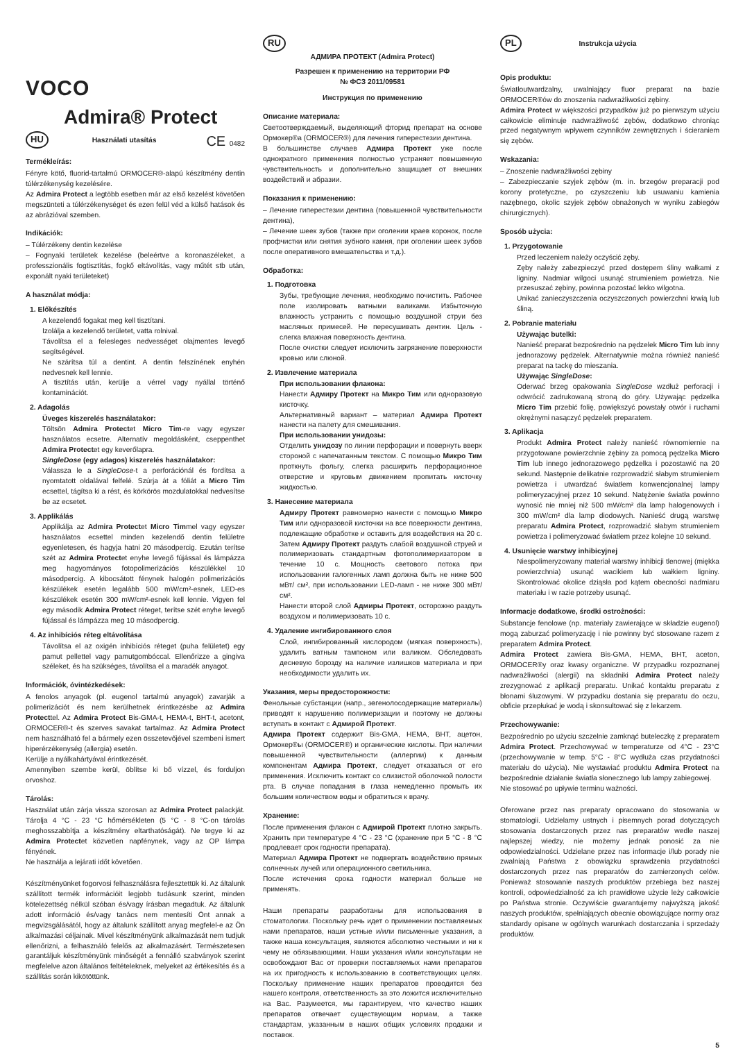VOCO
Admira® Protect
HU Használati utasítás CE 0482
Termékleírás:
Fényre kötő, fluorid-tartalmú ORMOCER®-alapú készítmény dentin túlérzékenység kezelésére.
Az Admira Protect a legtöbb esetben már az első kezelést követően megszünteti a túlérzékenységet és ezen felül véd a külső hatások és az abrázióval szemben.
Indikációk:
– Túlérzékeny dentin kezelése
– Fognyaki területek kezelése (beleértve a koronaszéleket, a professzionális fogtisztítás, fogkő eltávolítás, vagy műtét stb után, exponált nyaki területeket)
A használat módja:
1. Előkészítés
A kezelendő fogakat meg kell tisztítani.
Izolálja a kezelendő területet, vatta rolnival.
Távolítsa el a felesleges nedvességet olajmentes levegő segítségével.
Ne szárítsa túl a dentint. A dentin felszínének enyhén nedvesnek kell lennie.
A tisztítás után, kerülje a vérrel vagy nyállal történő kontaminációt.
2. Adagolás
Üveges kiszerelés használatakor:
Töltsön Admira Protectet Micro Tim-re vagy egyszer használatos ecsetre. Alternatív megoldásként, cseppenthet Admira Protectet egy keverőlapra.
SingleDose (egy adagos) kiszerelés használatakor:
Válassza le a SingleDose-t a perforációnál és fordítsa a nyomtatott oldalával felfelé. Szúrja át a fóliát a Micro Tim ecsettel, tágítsa ki a rést, és körkörös mozdulatokkal nedvesítse be az ecsetet.
3. Applikálás
Applikálja az Admira Protectet Micro Timmel vagy egyszer használatos ecsettel minden kezelendő dentin felületre egyenletesen, és hagyja hatni 20 másodpercig. Ezután terítse szét az Admira Protectet enyhe levegő fújással és lámpázza meg hagyományos fotopolimerizációs készülékkel 10 másodpercig. A kibocsátott fénynek halogén polimerizációs készülékek esetén legalább 500 mW/cm²-esnek, LED-es készülékek esetén 300 mW/cm²-esnek kell lennie. Vigyen fel egy második Admira Protect réteget, terítse szét enyhe levegő fújással és lámpázza meg 10 másodpercig.
4. Az inhibíciós réteg eltávolítása
Távolítsa el az oxigén inhibíciós réteget (puha felületet) egy pamut pellettel vagy pamutgombóccal. Ellenőrizze a gingiva széleket, és ha szükséges, távolítsa el a maradék anyagot.
Információk, óvintézkedések:
A fenolos anyagok (pl. eugenol tartalmú anyagok) zavarják a polimerizációt és nem kerülhetnek érintkezésbe az Admira Protecttel. Az Admira Protect Bis-GMA-t, HEMA-t, BHT-t, acetont, ORMOCER®-t és szerves savakat tartalmaz. Az Admira Protect nem használható fel a bármely ezen összetevőjével szembeni ismert hiperérzékenység (allergia) esetén.
Kerülje a nyálkahártyával érintkezését.
Amennyiben szembe kerül, öblítse ki bő vízzel, és forduljon orvoshoz.
Tárolás:
Használat után zárja vissza szorosan az Admira Protect palackját. Tárolja 4 °C - 23 °C hőmérsékleten (5 °C - 8 °C-on tárolás meghosszabbítja a készítmény eltarthatóságát). Ne tegye ki az Admira Protectet közvetlen napfénynek, vagy az OP lámpa fényének.
Ne használja a lejárati időt követően.
Készítményünket fogorvosi felhasználásra fejlesztettük ki. Az általunk szállított termék információit legjobb tudásunk szerint, minden kötelezettség nélkül szóban és/vagy írásban megadtuk. Az általunk adott információ és/vagy tanács nem mentesíti Önt annak a megvizsgálásától, hogy az általunk szállított anyag megfelel-e az Ön alkalmazási céljainak. Mivel készítményünk alkalmazását nem tudjuk ellenőrizni, a felhasználó felelős az alkalmazásért. Természetesen garantáljuk készítményünk minőségét a fennálló szabványok szerint megfelelve azon általános feltételeknek, melyeket az értékesítés és a szállítás során kikötöttünk.
RU
АДМИРА ПРОТЕКТ (Admira Protect)
Разрешен к применению на территории РФ
№ ФСЗ 2011/09581
Инструкция по применению
Описание материала:
Светоотверждаемый, выделяющий фторид препарат на основе Ормокер®а (ORMOCER®) для лечения гиперестезии дентина.
В большинстве случаев Адмира Протект уже после однократного применения полностью устраняет повышенную чувствительность и дополнительно защищает от внешних воздействий и абразии.
Показания к применению:
– Лечение гиперестезии дентина (повышенной чувствительности дентина),
– Лечение шеек зубов (также при оголении краев коронок, после профчистки или снятия зубного камня, при оголении шеек зубов после оперативного вмешательства и т.д.).
Обработка:
1. Подготовка
Зубы, требующие лечения, необходимо почистить. Рабочее поле изолировать ватными валиками. Избыточную влажность устранить с помощью воздушной струи без масляных примесей. Не пересушивать дентин. Цель - слегка влажная поверхность дентина.
После очистки следует исключить загрязнение поверхности кровью или слюной.
2. Извлечение материала
При использовании флакона:
Нанести Адмиру Протект на Микро Тим или одноразовую кисточку.
Альтернативный вариант – материал Адмира Протект нанести на палету для смешивания.
При использовании унидозы:
Отделить унидозу по линии перфорации и повернуть вверх стороной с напечатанным текстом. С помощью Микро Тим проткнуть фольгу, слегка расширить перфорационное отверстие и круговым движением пропитать кисточку жидкостью.
3. Нанесение материала
Адмиру Протект равномерно нанести с помощью Микро Тим или одноразовой кисточки на все поверхности дентина, подлежащие обработке и оставить для воздействия на 20 с. Затем Адмиру Протект раздуть слабой воздушной струей и полимеризовать стандартным фотополимеризатором в течение 10 с. Мощность светового потока при использовании галогенных ламп должна быть не ниже 500 мВт/ см², при использовании LED-ламп - не ниже 300 мВт/ см².
Нанести второй слой Адмиры Протект, осторожно раздуть воздухом и полимеризовать 10 с.
4. Удаление ингибированного слоя
Слой, ингибированный кислородом (мягкая поверхность), удалить ватным тампоном или валиком. Обследовать десневую борозду на наличие излишков материала и при необходимости удалить их.
Указания, меры предосторожности:
Фенольные субстанции (напр., эвгенолосодержащие материалы) приводят к нарушению полимеризации и поэтому не должны вступать в контакт с Адмирой Протект.
Адмира Протект содержит Bis-GMA, HEMA, BHT, ацетон, Ормокер®ы (ORMOCER®) и органические кислоты. При наличии повышенной чувствительности (аллергии) к данным компонентам Адмира Протект, следует отказаться от его применения. Исключить контакт со слизистой оболочкой полости рта. В случае попадания в глаза немедленно промыть их большим количеством воды и обратиться к врачу.
Хранение:
После применения флакон с Адмирой Протект плотно закрыть. Хранить при температуре 4 °C - 23 °C (хранение при 5 °C - 8 °C продлевает срок годности препарата).
Материал Адмира Протект не подвергать воздействию прямых солнечных лучей или операционного светильника.
После истечения срока годности материал больше не применять.
Наши препараты разработаны для использования в стоматологии. Поскольку речь идет о применении поставляемых нами препаратов, наши устные и/или письменные указания, а также наша консультация, являются абсолютно честными и ни к чему не обязывающими. Наши указания и/или консультации не освобождают Вас от проверки поставляемых нами препаратов на их пригодность к использованию в соответствующих целях. Поскольку применение наших препаратов проводится без нашего контроля, ответственность за это ложится исключительно на Вас. Разумеется, мы гарантируем, что качество наших препаратов отвечает существующим нормам, а также стандартам, указанным в наших общих условиях продажи и поставок.
PL Instrukcja użycia
Opis produktu:
Światłoutwardzalny, uwalniający fluor preparat na bazie ORMOCER®ów do znoszenia nadwrażliwości zębiny.
Admira Protect w większości przypadków już po pierwszym użyciu całkowicie eliminuje nadwrażliwość zębów, dodatkowo chroniąc przed negatywnym wpływem czynników zewnętrznych i ścieraniem się zębów.
Wskazania:
– Znoszenie nadwrażliwości zębiny
– Zabezpieczanie szyjek zębów (m. in. brzegów preparacji pod korony protetyczne, po czyszczeniu lub usuwaniu kamienia nazębnego, okolic szyjek zębów obnażonych w wyniku zabiegów chirurgicznych).
Sposób użycia:
1. Przygotowanie
Przed leczeniem należy oczyścić zęby.
Zęby należy zabezpieczyć przed dostępem śliny wałkami z ligniny. Nadmiar wilgoci usunąć strumieniem powietrza. Nie przesuszać zębiny, powinna pozostać lekko wilgotna.
Unikać zanieczyszczenia oczyszczonych powierzchni krwią lub śliną.
2. Pobranie materiału
Używając butelki:
Nanieść preparat bezpośrednio na pędzelek Micro Tim lub inny jednorazowy pędzelek. Alternatywnie można również nanieść preparat na tackę do mieszania.
Używając SingleDose:
Oderwać brzeg opakowania SingleDose wzdłuż perforacji i odwrócić zadrukowaną stroną do góry. Używając pędzelka Micro Tim przebić folię, powiększyć powstały otwór i ruchami okrężnymi nasączyć pędzelek preparatem.
3. Aplikacja
Produkt Admira Protect należy nanieść równomiernie na przygotowane powierzchnie zębiny za pomocą pędzelka Micro Tim lub innego jednorazowego pędzelka i pozostawić na 20 sekund. Następnie delikatnie rozprowadzić słabym strumieniem powietrza i utwardzać światłem konwencjonalnej lampy polimeryzacyjnej przez 10 sekund. Natężenie światła powinno wynosić nie mniej niż 500 mW/cm² dla lamp halogenowych i 300 mW/cm² dla lamp diodowych. Nanieść drugą warstwę preparatu Admira Protect, rozprowadzić słabym strumieniem powietrza i polimeryzować światłem przez kolejne 10 sekund.
4. Usunięcie warstwy inhibicyjnej
Niespolimeryzowany materiał warstwy inhibicji tlenowej (miękka powierzchnia) usunąć wacikiem lub wałkiem ligniny. Skontrolować okolice dziąsła pod kątem obecności nadmiaru materiału i w razie potrzeby usunąć.
Informacje dodatkowe, środki ostrożności:
Substancje fenolowe (np. materiały zawierające w składzie eugenol) mogą zaburzać polimeryzację i nie powinny być stosowane razem z preparatem Admira Protect.
Admira Protect zawiera Bis-GMA, HEMA, BHT, aceton, ORMOCER®y oraz kwasy organiczne. W przypadku rozpoznanej nadwrażliwości (alergii) na składniki Admira Protect należy zrezygnować z aplikacji preparatu. Unikać kontaktu preparatu z błonami śluzowymi. W przypadku dostania się preparatu do oczu, obficie przepłukać je wodą i skonsultować się z lekarzem.
Przechowywanie:
Bezpośrednio po użyciu szczelnie zamknąć buteleczkę z preparatem Admira Protect. Przechowywać w temperaturze od 4°C - 23°C (przechowywanie w temp. 5°C - 8°C wydłuża czas przydatności materiału do użycia). Nie wystawiać produktu Admira Protect na bezpośrednie działanie światła słonecznego lub lampy zabiegowej.
Nie stosować po upływie terminu ważności.
Oferowane przez nas preparaty opracowano do stosowania w stomatologii. Udzielamy ustnych i pisemnych porad dotyczących stosowania dostarczonych przez nas preparatów wedle naszej najlepszej wiedzy, nie możemy jednak ponosić za nie odpowiedzialności. Udzielane przez nas informacje i/lub porady nie zwalniają Państwa z obowiązku sprawdzenia przydatności dostarczonych przez nas preparatów do zamierzonych celów. Ponieważ stosowanie naszych produktów przebiega bez naszej kontroli, odpowiedzialność za ich prawidłowe użycie leży całkowicie po Państwa stronie. Oczywiście gwarantujemy najwyższą jakość naszych produktów, spełniających obecnie obowiązujące normy oraz standardy opisane w ogólnych warunkach dostarczania i sprzedaży produktów.
5